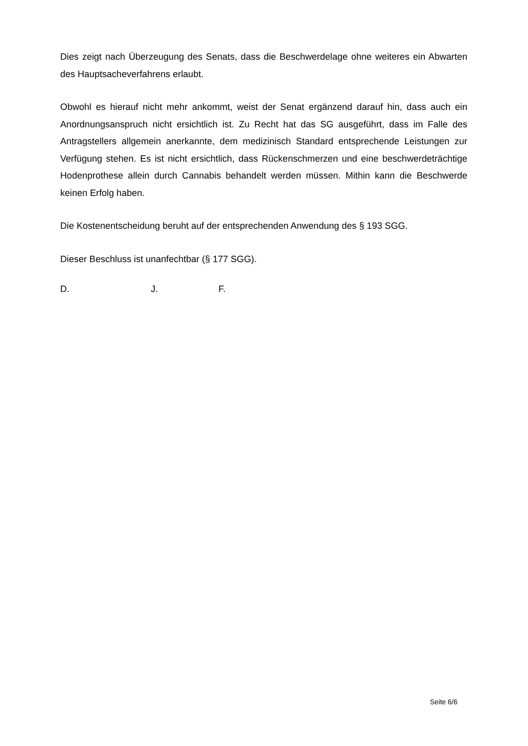Dies zeigt nach Überzeugung des Senats, dass die Beschwerdelage ohne weiteres ein Abwarten des Hauptsacheverfahrens erlaubt.
Obwohl es hierauf nicht mehr ankommt, weist der Senat ergänzend darauf hin, dass auch ein Anordnungsanspruch nicht ersichtlich ist. Zu Recht hat das SG ausgeführt, dass im Falle des Antragstellers allgemein anerkannte, dem medizinisch Standard entsprechende Leistungen zur Verfügung stehen. Es ist nicht ersichtlich, dass Rückenschmerzen und eine beschwerdeträchtige Hodenprothese allein durch Cannabis behandelt werden müssen. Mithin kann die Beschwerde keinen Erfolg haben.
Die Kostenentscheidung beruht auf der entsprechenden Anwendung des § 193 SGG.
Dieser Beschluss ist unanfechtbar (§ 177 SGG).
D. J. F.
Seite 6/6